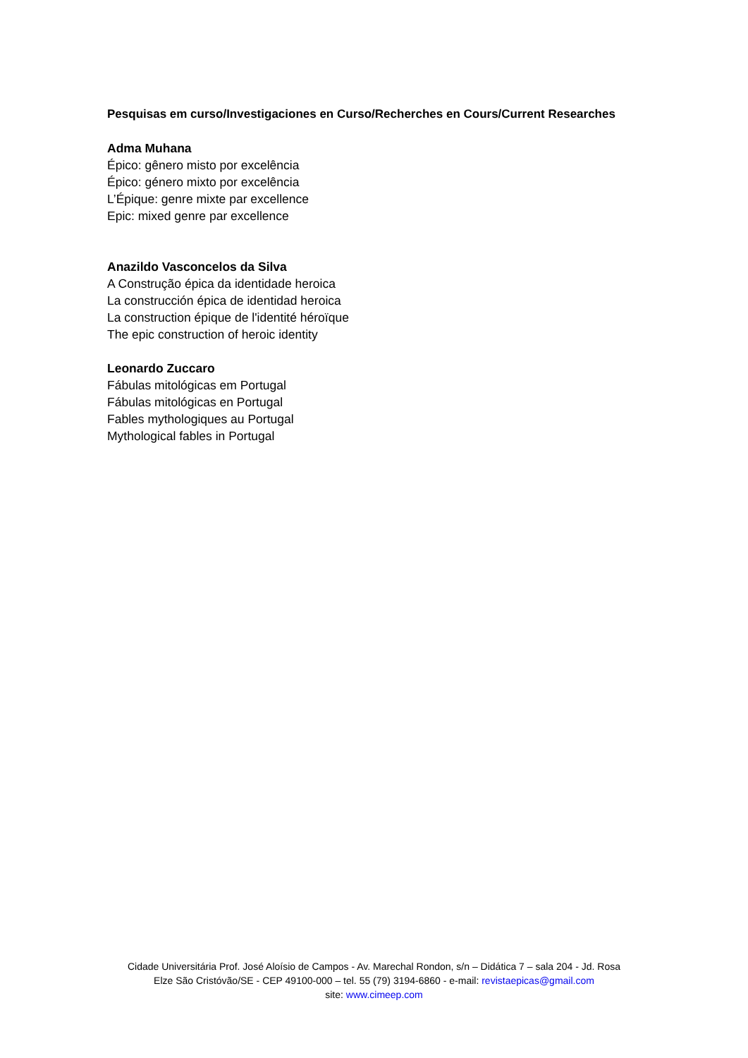Pesquisas em curso/Investigaciones en Curso/Recherches en Cours/Current Researches
Adma Muhana
Épico: gênero misto por excelência
Épico: género mixto por excelência
L’Épique: genre mixte par excellence
Epic: mixed genre par excellence
Anazildo Vasconcelos da Silva
A Construção épica da identidade heroica
La construcción épica de identidad heroica
La construction épique de l'identité héroïque
The epic construction of heroic identity
Leonardo Zuccaro
Fábulas mitológicas em Portugal
Fábulas mitológicas en Portugal
Fables mythologiques au Portugal
Mythological fables in Portugal
Cidade Universitária Prof. José Aloísio de Campos - Av. Marechal Rondon, s/n – Didática 7 – sala 204 - Jd. Rosa
Elze São Cristóvão/SE - CEP 49100-000 – tel. 55 (79) 3194-6860 - e-mail: revistaepicas@gmail.com
site: www.cimeep.com